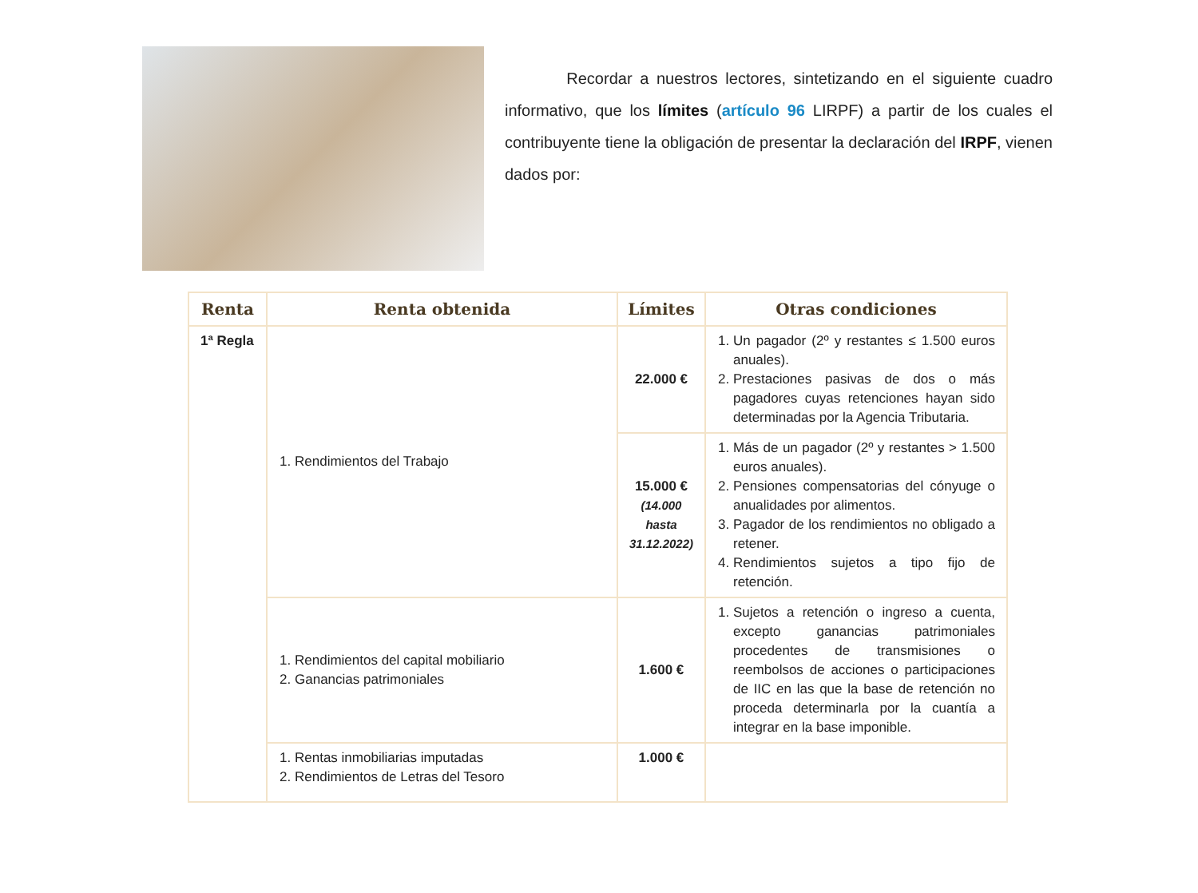Recordar a nuestros lectores, sintetizando en el siguiente cuadro informativo, que los límites (artículo 96 LIRPF) a partir de los cuales el contribuyente tiene la obligación de presentar la declaración del IRPF, vienen dados por:
| Renta | Renta obtenida | Límites | Otras condiciones |
| --- | --- | --- | --- |
| 1ª Regla | 1. Rendimientos del Trabajo | 22.000 € | 1. Un pagador (2º y restantes ≤ 1.500 euros anuales). 2. Prestaciones pasivas de dos o más pagadores cuyas retenciones hayan sido determinadas por la Agencia Tributaria. |
| | | 15.000 € (14.000 hasta 31.12.2022) | 1. Más de un pagador (2º y restantes > 1.500 euros anuales). 2. Pensiones compensatorias del cónyuge o anualidades por alimentos. 3. Pagador de los rendimientos no obligado a retener. 4. Rendimientos sujetos a tipo fijo de retención. |
| | 1. Rendimientos del capital mobiliario 2. Ganancias patrimoniales | 1.600 € | 1. Sujetos a retención o ingreso a cuenta, excepto ganancias patrimoniales procedentes de transmisiones o reembolsos de acciones o participaciones de IIC en las que la base de retención no proceda determinarla por la cuantía a integrar en la base imponible. |
| | 1. Rentas inmobiliarias imputadas 2. Rendimientos de Letras del Tesoro | 1.000 € | |